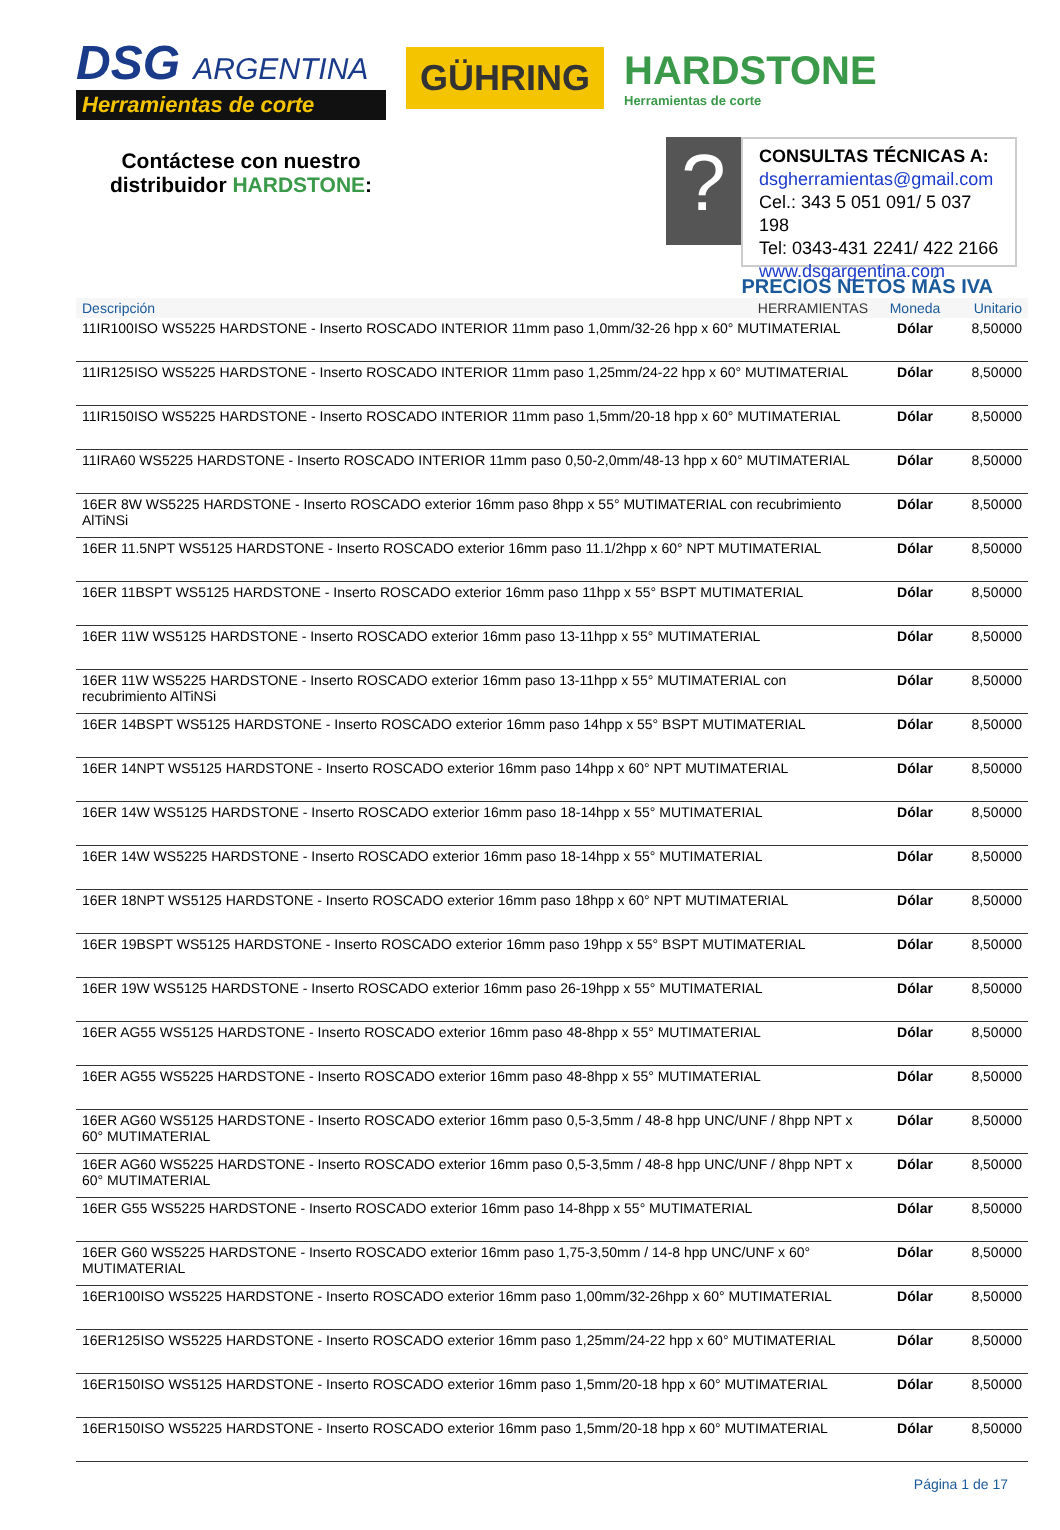DSG ARGENTINA
Herramientas de corte
GÜHRING
HARDSTONE
Herramientas de corte
Contáctese con nuestro distribuidor HARDSTONE:
?
CONSULTAS TÉCNICAS A:
dsgherramientas@gmail.com
Cel.: 343 5 051 091/ 5 037 198
Tel: 0343-431 2241/ 422 2166
www.dsgargentina.com
PRECIOS NETOS MÁS IVA
| Descripción HERRAMIENTAS | Moneda | Unitario |
| --- | --- | --- |
| 11IR100ISO WS5225 HARDSTONE - Inserto ROSCADO INTERIOR 11mm paso 1,0mm/32-26 hpp x 60° MUTIMATERIAL | Dólar | 8,50000 |
| 11IR125ISO WS5225 HARDSTONE - Inserto ROSCADO INTERIOR 11mm paso 1,25mm/24-22 hpp x 60° MUTIMATERIAL | Dólar | 8,50000 |
| 11IR150ISO WS5225 HARDSTONE - Inserto ROSCADO INTERIOR 11mm paso 1,5mm/20-18 hpp x 60° MUTIMATERIAL | Dólar | 8,50000 |
| 11IRA60 WS5225 HARDSTONE - Inserto ROSCADO INTERIOR 11mm paso 0,50-2,0mm/48-13 hpp x 60° MUTIMATERIAL | Dólar | 8,50000 |
| 16ER 8W WS5225 HARDSTONE - Inserto ROSCADO exterior 16mm paso 8hpp x 55° MUTIMATERIAL con recubrimiento AlTiNSi | Dólar | 8,50000 |
| 16ER 11.5NPT WS5125 HARDSTONE - Inserto ROSCADO exterior 16mm paso 11.1/2hpp x 60° NPT MUTIMATERIAL | Dólar | 8,50000 |
| 16ER 11BSPT WS5125 HARDSTONE - Inserto ROSCADO exterior 16mm paso 11hpp x 55° BSPT MUTIMATERIAL | Dólar | 8,50000 |
| 16ER 11W WS5125 HARDSTONE - Inserto ROSCADO exterior 16mm paso 13-11hpp x 55° MUTIMATERIAL | Dólar | 8,50000 |
| 16ER 11W WS5225 HARDSTONE - Inserto ROSCADO exterior 16mm paso 13-11hpp x 55° MUTIMATERIAL con recubrimiento AlTiNSi | Dólar | 8,50000 |
| 16ER 14BSPT WS5125 HARDSTONE - Inserto ROSCADO exterior 16mm paso 14hpp x 55° BSPT MUTIMATERIAL | Dólar | 8,50000 |
| 16ER 14NPT WS5125 HARDSTONE - Inserto ROSCADO exterior 16mm paso 14hpp x 60° NPT MUTIMATERIAL | Dólar | 8,50000 |
| 16ER 14W WS5125 HARDSTONE - Inserto ROSCADO exterior 16mm paso 18-14hpp x 55° MUTIMATERIAL | Dólar | 8,50000 |
| 16ER 14W WS5225 HARDSTONE - Inserto ROSCADO exterior 16mm paso 18-14hpp x 55° MUTIMATERIAL | Dólar | 8,50000 |
| 16ER 18NPT WS5125 HARDSTONE - Inserto ROSCADO exterior 16mm paso 18hpp x 60° NPT MUTIMATERIAL | Dólar | 8,50000 |
| 16ER 19BSPT WS5125 HARDSTONE - Inserto ROSCADO exterior 16mm paso 19hpp x 55° BSPT MUTIMATERIAL | Dólar | 8,50000 |
| 16ER 19W WS5125 HARDSTONE - Inserto ROSCADO exterior 16mm paso 26-19hpp x 55° MUTIMATERIAL | Dólar | 8,50000 |
| 16ER AG55 WS5125 HARDSTONE - Inserto ROSCADO exterior 16mm paso 48-8hpp x 55° MUTIMATERIAL | Dólar | 8,50000 |
| 16ER AG55 WS5225 HARDSTONE - Inserto ROSCADO exterior 16mm paso 48-8hpp x 55° MUTIMATERIAL | Dólar | 8,50000 |
| 16ER AG60 WS5125 HARDSTONE - Inserto ROSCADO exterior 16mm paso 0,5-3,5mm / 48-8 hpp UNC/UNF / 8hpp NPT x 60° MUTIMATERIAL | Dólar | 8,50000 |
| 16ER AG60 WS5225 HARDSTONE - Inserto ROSCADO exterior 16mm paso 0,5-3,5mm / 48-8 hpp UNC/UNF / 8hpp NPT x 60° MUTIMATERIAL | Dólar | 8,50000 |
| 16ER G55 WS5225 HARDSTONE - Inserto ROSCADO exterior 16mm paso 14-8hpp x 55° MUTIMATERIAL | Dólar | 8,50000 |
| 16ER G60 WS5225 HARDSTONE - Inserto ROSCADO exterior 16mm paso 1,75-3,50mm / 14-8 hpp UNC/UNF x 60° MUTIMATERIAL | Dólar | 8,50000 |
| 16ER100ISO WS5225 HARDSTONE - Inserto ROSCADO exterior 16mm paso 1,00mm/32-26hpp x 60° MUTIMATERIAL | Dólar | 8,50000 |
| 16ER125ISO WS5225 HARDSTONE - Inserto ROSCADO exterior 16mm paso 1,25mm/24-22 hpp x 60° MUTIMATERIAL | Dólar | 8,50000 |
| 16ER150ISO WS5125 HARDSTONE - Inserto ROSCADO exterior 16mm paso 1,5mm/20-18 hpp x 60° MUTIMATERIAL | Dólar | 8,50000 |
| 16ER150ISO WS5225 HARDSTONE - Inserto ROSCADO exterior 16mm paso 1,5mm/20-18 hpp x 60° MUTIMATERIAL | Dólar | 8,50000 |
Página 1 de 17